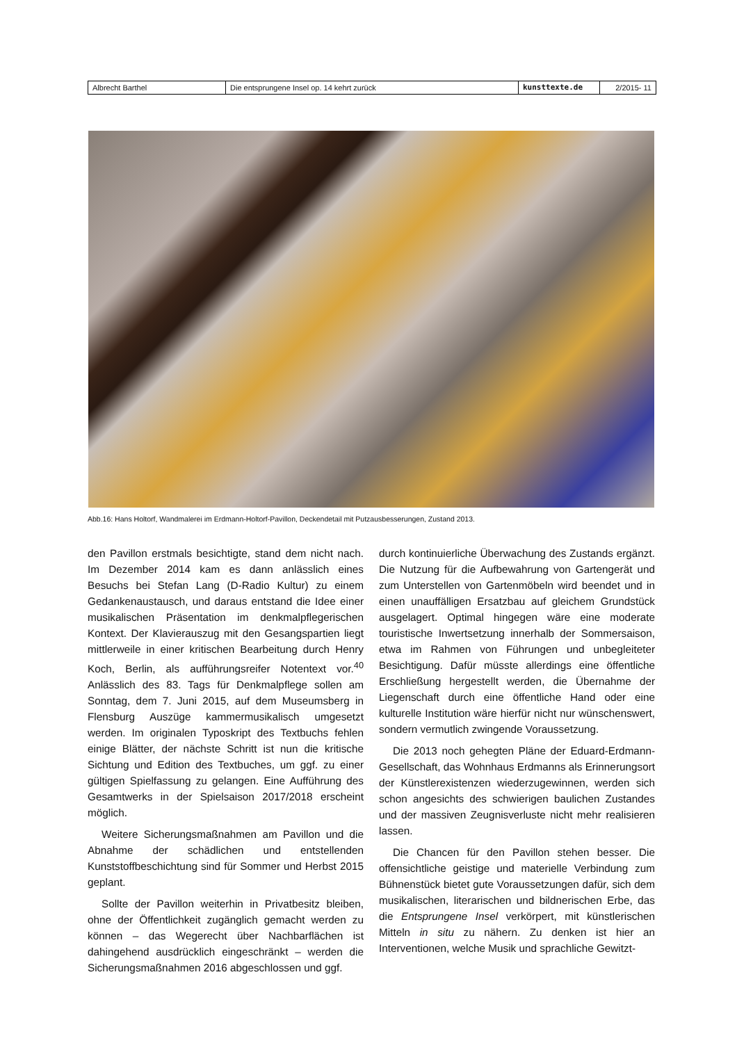Albrecht Barthel Die entsprungene Insel op. 14 kehrt zurück kunsttexte.de 2/2015- 11
Abb.16: Hans Holtorf, Wandmalerei im Erdmann-Holtorf-Pavillon, Deckendetail mit Putzausbesserungen, Zustand 2013.
den Pavillon erstmals besichtigte, stand dem nicht nach. Im Dezember 2014 kam es dann anlässlich eines Besuchs bei Stefan Lang (D-Radio Kultur) zu einem Gedankenaustausch, und daraus entstand die Idee einer musikalischen Präsentation im denkmalpflegerischen Kontext. Der Klavierauszug mit den Gesangspartien liegt mittlerweile in einer kritischen Bearbeitung durch Henry Koch, Berlin, als aufführungsreifer Notentext vor.<sup>40</sup> Anlässlich des 83. Tags für Denkmalpflege sollen am Sonntag, dem 7. Juni 2015, auf dem Museumsberg in Flensburg Auszüge kammermusikalisch umgesetzt werden. Im originalen Typoskript des Textbuchs fehlen einige Blätter, der nächste Schritt ist nun die kritische Sichtung und Edition des Textbuches, um ggf. zu einer gültigen Spielfassung zu gelangen. Eine Aufführung des Gesamtwerks in der Spielsaison 2017/2018 erscheint möglich.
Weitere Sicherungsmaßnahmen am Pavillon und die Abnahme der schädlichen und entstellenden Kunststoffbeschichtung sind für Sommer und Herbst 2015 geplant.
Sollte der Pavillon weiterhin in Privatbesitz bleiben, ohne der Öffentlichkeit zugänglich gemacht werden zu können – das Wegerecht über Nachbarflächen ist dahingehend ausdrücklich eingeschränkt – werden die Sicherungsmaßnahmen 2016 abgeschlossen und ggf.
durch kontinuierliche Überwachung des Zustands ergänzt. Die Nutzung für die Aufbewahrung von Gartengerät und zum Unterstellen von Gartenmöbeln wird beendet und in einen unauffälligen Ersatzbau auf gleichem Grundstück ausgelagert. Optimal hingegen wäre eine moderate touristische Inwertsetzung innerhalb der Sommersaison, etwa im Rahmen von Führungen und unbegleiteter Besichtigung. Dafür müsste allerdings eine öffentliche Erschließung hergestellt werden, die Übernahme der Liegenschaft durch eine öffentliche Hand oder eine kulturelle Institution wäre hierfür nicht nur wünschenswert, sondern vermutlich zwingende Voraussetzung.
Die 2013 noch gehegten Pläne der Eduard-Erdmann-Gesellschaft, das Wohnhaus Erdmanns als Erinnerungsort der Künstlerexistenzen wiederzugewinnen, werden sich schon angesichts des schwierigen baulichen Zustandes und der massiven Zeugnisverluste nicht mehr realisieren lassen.
Die Chancen für den Pavillon stehen besser. Die offensichtliche geistige und materielle Verbindung zum Bühnenstück bietet gute Voraussetzungen dafür, sich dem musikalischen, literarischen und bildnerischen Erbe, das die Entsprungene Insel verkörpert, mit künstlerischen Mitteln in situ zu nähern. Zu denken ist hier an Interventionen, welche Musik und sprachliche Gewitzt-